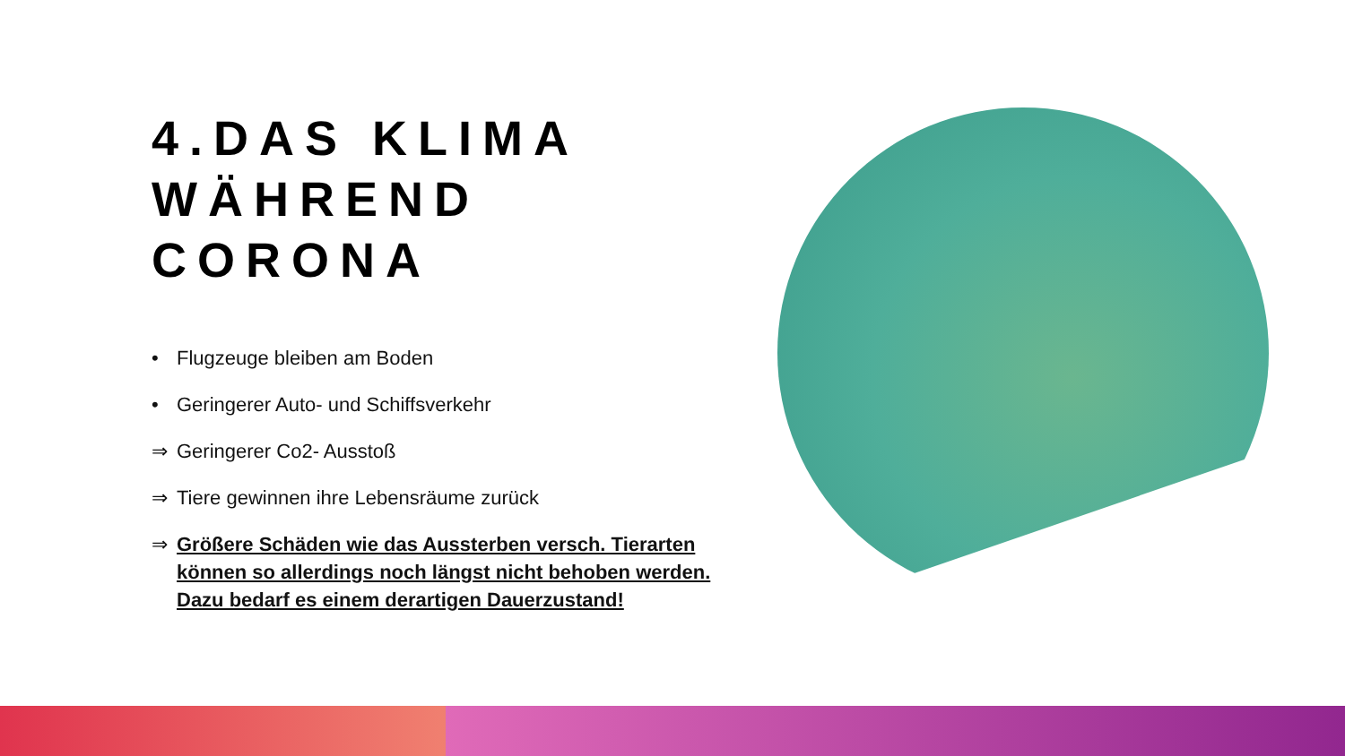4.DAS KLIMA WÄHREND CORONA
• Flugzeuge bleiben am Boden
• Geringerer Auto- und Schiffsverkehr
⇒ Geringerer Co2- Ausstoß
⇒ Tiere gewinnen ihre Lebensräume zurück
⇒ Größere Schäden wie das Aussterben versch. Tierarten können so allerdings noch längst nicht behoben werden. Dazu bedarf es einem derartigen Dauerzustand!